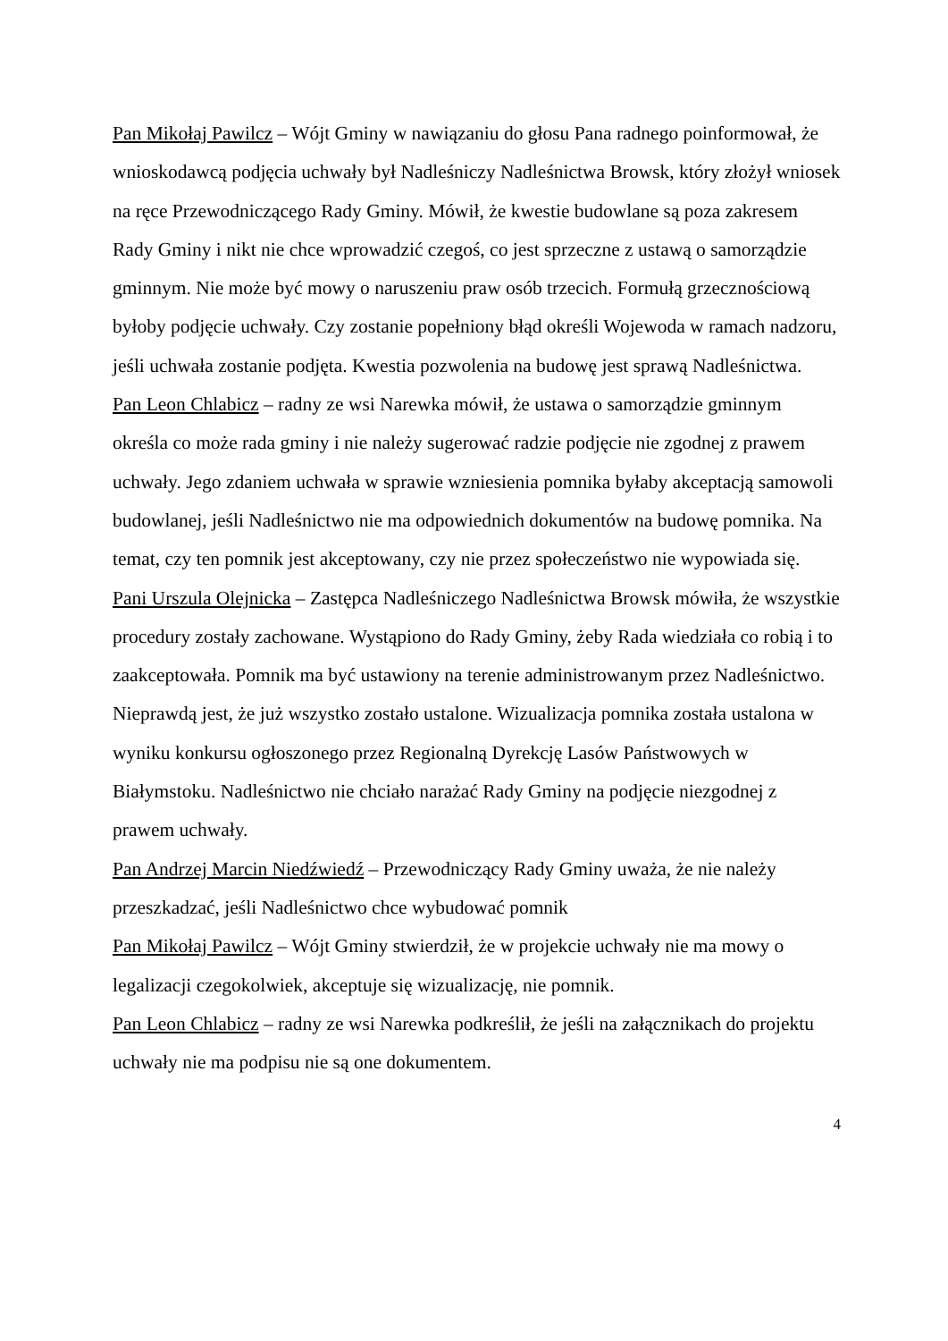Pan Mikołaj Pawilcz – Wójt Gminy w nawiązaniu do głosu Pana radnego poinformował, że wnioskodawcą podjęcia uchwały był Nadleśniczy Nadleśnictwa Browsk, który złożył wniosek na ręce Przewodniczącego Rady Gminy. Mówił, że kwestie budowlane są poza zakresem Rady Gminy i nikt nie chce wprowadzić czegoś, co jest sprzeczne z ustawą o samorządzie gminnym. Nie może być mowy o naruszeniu praw osób trzecich. Formułą grzecznościową byłoby podjęcie uchwały. Czy zostanie popełniony błąd określi Wojewoda w ramach nadzoru, jeśli uchwała zostanie podjęta. Kwestia pozwolenia na budowę jest sprawą Nadleśnictwa.
Pan Leon Chlabicz – radny ze wsi Narewka mówił, że ustawa o samorządzie gminnym określa co może rada gminy i nie należy sugerować radzie podjęcie nie zgodnej z prawem uchwały. Jego zdaniem uchwała w sprawie wzniesienia pomnika byłaby akceptacją samowoli budowlanej, jeśli Nadleśnictwo nie ma odpowiednich dokumentów na budowę pomnika. Na temat, czy ten pomnik jest akceptowany, czy nie przez społeczeństwo nie wypowiada się.
Pani Urszula Olejnicka – Zastępca Nadleśniczego Nadleśnictwa Browsk mówiła, że wszystkie procedury zostały zachowane. Wystąpiono do Rady Gminy, żeby Rada wiedziała co robią i to zaakceptowała. Pomnik ma być ustawiony na terenie administrowanym przez Nadleśnictwo. Nieprawdą jest, że już wszystko zostało ustalone. Wizualizacja pomnika została ustalona w wyniku konkursu ogłoszonego przez Regionalną Dyrekcję Lasów Państwowych w Białymstoku. Nadleśnictwo nie chciało narażać Rady Gminy na podjęcie niezgodnej z prawem uchwały.
Pan Andrzej Marcin Niedźwiedź – Przewodniczący Rady Gminy uważa, że nie należy przeszkadzać, jeśli Nadleśnictwo chce wybudować pomnik
Pan Mikołaj Pawilcz – Wójt Gminy stwierdził, że w projekcie uchwały nie ma mowy o legalizacji czegokolwiek, akceptuje się wizualizację, nie pomnik.
Pan Leon Chlabicz – radny ze wsi Narewka podkreślił, że jeśli na załącznikach do projektu uchwały nie ma podpisu nie są one dokumentem.
4